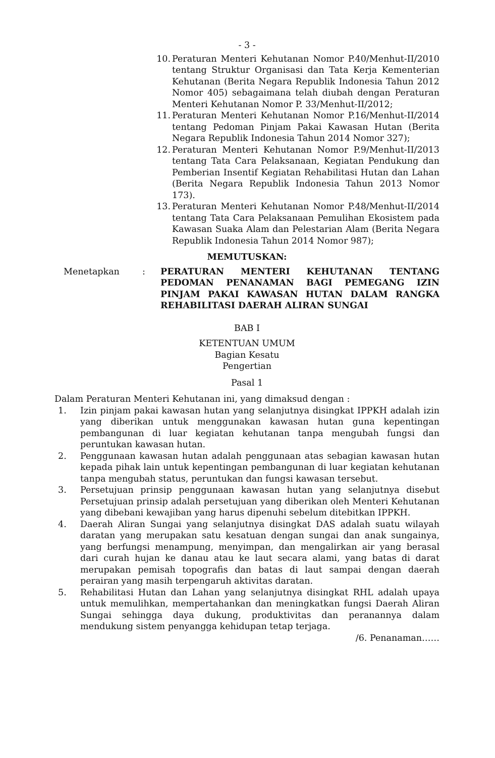- 3 -
10. Peraturan Menteri Kehutanan Nomor P.40/Menhut-II/2010 tentang Struktur Organisasi dan Tata Kerja Kementerian Kehutanan (Berita Negara Republik Indonesia Tahun 2012 Nomor 405) sebagaimana telah diubah dengan Peraturan Menteri Kehutanan Nomor P. 33/Menhut-II/2012;
11. Peraturan Menteri Kehutanan Nomor P.16/Menhut-II/2014 tentang Pedoman Pinjam Pakai Kawasan Hutan (Berita Negara Republik Indonesia Tahun 2014 Nomor 327);
12. Peraturan Menteri Kehutanan Nomor P.9/Menhut-II/2013 tentang Tata Cara Pelaksanaan, Kegiatan Pendukung dan Pemberian Insentif Kegiatan Rehabilitasi Hutan dan Lahan (Berita Negara Republik Indonesia Tahun 2013 Nomor 173).
13. Peraturan Menteri Kehutanan Nomor P.48/Menhut-II/2014 tentang Tata Cara Pelaksanaan Pemulihan Ekosistem pada Kawasan Suaka Alam dan Pelestarian Alam (Berita Negara Republik Indonesia Tahun 2014 Nomor 987);
MEMUTUSKAN:
Menetapkan: PERATURAN MENTERI KEHUTANAN TENTANG PEDOMAN PENANAMAN BAGI PEMEGANG IZIN PINJAM PAKAI KAWASAN HUTAN DALAM RANGKA REHABILITASI DAERAH ALIRAN SUNGAI
BAB I
KETENTUAN UMUM
Bagian Kesatu
Pengertian
Pasal 1
Dalam Peraturan Menteri Kehutanan ini, yang dimaksud dengan :
1. Izin pinjam pakai kawasan hutan yang selanjutnya disingkat IPPKH adalah izin yang diberikan untuk menggunakan kawasan hutan guna kepentingan pembangunan di luar kegiatan kehutanan tanpa mengubah fungsi dan peruntukan kawasan hutan.
2. Penggunaan kawasan hutan adalah penggunaan atas sebagian kawasan hutan kepada pihak lain untuk kepentingan pembangunan di luar kegiatan kehutanan tanpa mengubah status, peruntukan dan fungsi kawasan tersebut.
3. Persetujuan prinsip penggunaan kawasan hutan yang selanjutnya disebut Persetujuan prinsip adalah persetujuan yang diberikan oleh Menteri Kehutanan yang dibebani kewajiban yang harus dipenuhi sebelum ditebitkan IPPKH.
4. Daerah Aliran Sungai yang selanjutnya disingkat DAS adalah suatu wilayah daratan yang merupakan satu kesatuan dengan sungai dan anak sungainya, yang berfungsi menampung, menyimpan, dan mengalirkan air yang berasal dari curah hujan ke danau atau ke laut secara alami, yang batas di darat merupakan pemisah topografis dan batas di laut sampai dengan daerah perairan yang masih terpengaruh aktivitas daratan.
5. Rehabilitasi Hutan dan Lahan yang selanjutnya disingkat RHL adalah upaya untuk memulihkan, mempertahankan dan meningkatkan fungsi Daerah Aliran Sungai sehingga daya dukung, produktivitas dan peranannya dalam mendukung sistem penyangga kehidupan tetap terjaga.
/6. Penanaman……